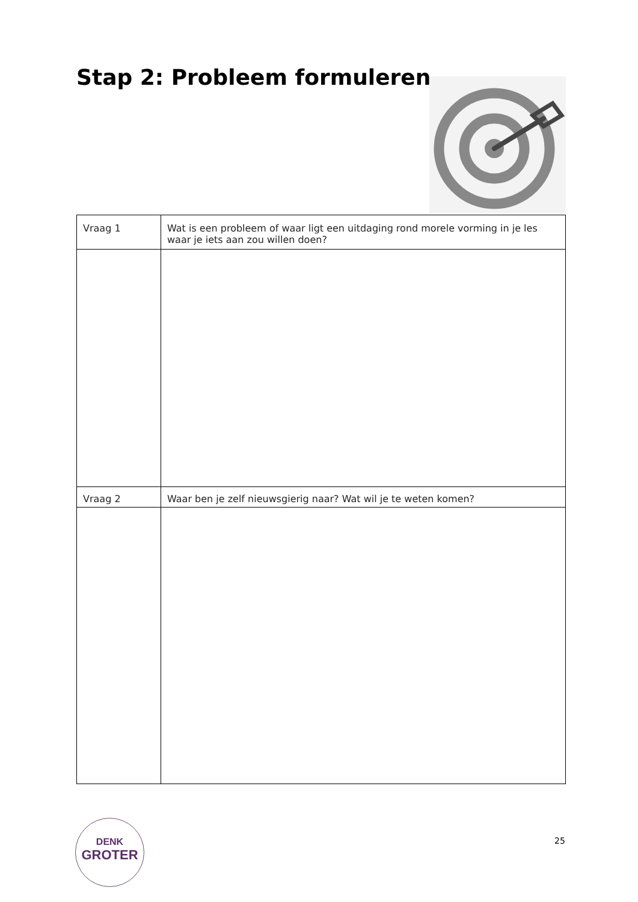Stap 2: Probleem formuleren
| Vraag 1 | Wat is een probleem of waar ligt een uitdaging rond morele vorming in je les waar je iets aan zou willen doen? |
| Vraag 2 | Waar ben je zelf nieuwsgierig naar? Wat wil je te weten komen? |
DENK
GROTER
25